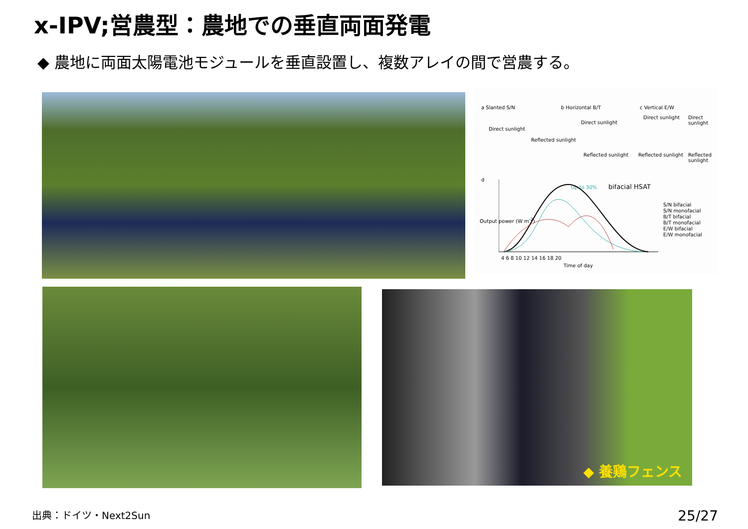x-IPV;営農型：農地での垂直両面発電
◆ 農地に両面太陽電池モジュールを垂直設置し、複数アレイの間で営農する。
a Slanted S/N b Horizontal B/T c Vertical E/W
Direct sunlight
Reflected sunlight
Direct sunlight
Reflected sunlight
Direct sunlight Direct sunlight
Reflected sunlight Reflected sunlight
d
bifacial HSAT Up to 30%
Output power (W m<sup>-2</sup>)
S/N bifacial
S/N monofacial
B/T bifacial
B/T monofacial
E/W bifacial
E/W monofacial
4 6 8 10 12 14 16 18 20
Time of day
◆ 養鶏フェンス
出典：ドイツ・Next2Sun 25/27